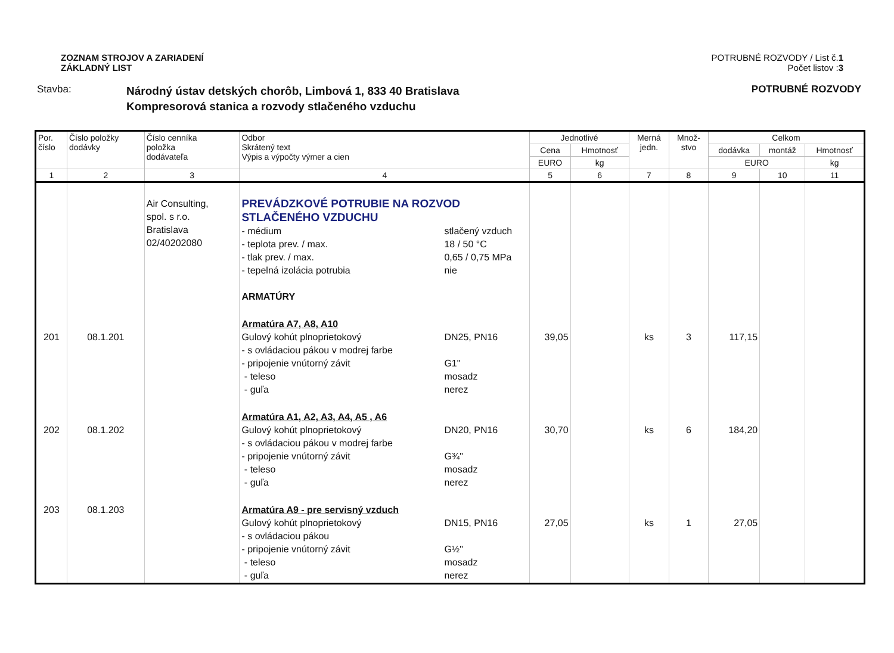ZOZNAM STROJOV A ZARIADENÍ
ZÁKLADNÝ LIST
POTRUBNÉ ROZVODY / List č.1
Počet listov :3
Stavba:
Národný ústav detských chorôb, Limbová 1, 833 40 Bratislava
Kompresorová stanica a rozvody stlačeného vzduchu
POTRUBNÉ ROZVODY
| Por. číslo | Číslo položky dodávky | Číslo cenníka položka dodávateľa | Odbor Skrátený text Výpis a výpočty výmer a cien | Jednotlivé | | Merná jedn. | Množ- stvo | Celkom | | |
| --- | --- | --- | --- | --- | --- | --- | --- | --- | --- | --- |
| | | | | Cena | Hmotnosť | | | dodávka | montáž | Hmotnosť |
| | | | | EURO | kg | | | EURO | | kg |
| 1 | 2 | 3 | 4 | 5 | 6 | 7 | 8 | 9 | 10 | 11 |
| | | Air Consulting, spol. s r.o. Bratislava 02/40202080 | PREVÁDZKOVÉ POTRUBIE NA ROZVOD STLAČENÉHO VZDUCHU - médium - teplota prev. / max. - tlak prev. / max. - tepelná izolácia potrubia stlačený vzduch 18 / 50 °C 0,65 / 0,75 MPa nie ARMATÚRY | | | | | | | |
| 201 | 08.1.201 | | Armatúra A7, A8, A10 Gulový kohút plnoprietokový - s ovládaciou pákou v modrej farbe - pripojenie vnútorný závit - teleso - guľa DN25, PN16 G1" mosadz nerez | 39,05 | | ks | 3 | 117,15 | | |
| 202 | 08.1.202 | | Armatúra A1, A2, A3, A4, A5 , A6 Gulový kohút plnoprietokový - s ovládaciou pákou v modrej farbe - pripojenie vnútorný závit - teleso - guľa DN20, PN16 G¾" mosadz nerez | 30,70 | | ks | 6 | 184,20 | | |
| 203 | 08.1.203 | | Armatúra A9 - pre servisný vzduch Gulový kohút plnoprietokový - s ovládaciou pákou - pripojenie vnútorný závit - teleso - guľa DN15, PN16 G½" mosadz nerez | 27,05 | | ks | 1 | 27,05 | | |